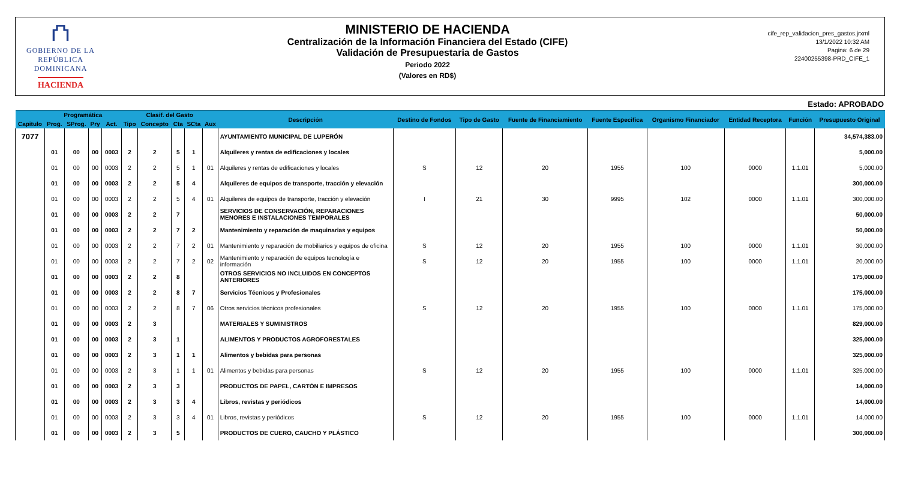⛫
GOBIERNO DE LA
REPÚBLICA
DOMINICANA
HACIENDA
MINISTERIO DE HACIENDA
Centralización de la Información Financiera del Estado (CIFE)
Validación de Presupuestaria de Gastos
Periodo 2022
(Valores en RD$)
cife_rep_validacion_pres_gastos.jrxml
13/1/2022 10:32 AM
Pagina: 6 de 29
22400255398-PRD_CIFE_1
Estado: APROBADO
| | Programática | | | | Clasif. del Gasto | | | | | Descripción | Destino de Fondos | Tipo de Gasto | Fuente de Financiamiento | Fuente Especifica | Organismo Financiador | Entidad Receptora | Función | Presupuesto Original |
| --- | --- | --- | --- | --- | --- | --- | --- | --- | --- | --- | --- | --- | --- | --- | --- | --- | --- | --- |
| Capitulo | Prog. | SProg. | Pry | Act. | Tipo | Concepto | Cta | SCta | Aux | | | | | | | | | |
| 7077 | | | | | | | | | | AYUNTAMIENTO MUNICIPAL DE LUPERÓN | | | | | | | | 34,574,383.00 |
| | 01 | 00 | 00 | 0003 | 2 | 2 | 5 | 1 | | Alquileres y rentas de edificaciones y locales | | | | | | | | 5,000.00 |
| | 01 | 00 | 00 | 0003 | 2 | 2 | 5 | 1 | 01 | Alquileres y rentas de edificaciones y locales | S | 12 | 20 | 1955 | 100 | 0000 | 1.1.01 | 5,000.00 |
| | 01 | 00 | 00 | 0003 | 2 | 2 | 5 | 4 | | Alquileres de equipos de transporte, tracción y elevación | | | | | | | | 300,000.00 |
| | 01 | 00 | 00 | 0003 | 2 | 2 | 5 | 4 | 01 | Alquileres de equipos de transporte, tracción y elevación | I | 21 | 30 | 9995 | 102 | 0000 | 1.1.01 | 300,000.00 |
| | 01 | 00 | 00 | 0003 | 2 | 2 | 7 | | | SERVICIOS DE CONSERVACIÓN, REPARACIONES MENORES E INSTALACIONES TEMPORALES | | | | | | | | 50,000.00 |
| | 01 | 00 | 00 | 0003 | 2 | 2 | 7 | 2 | | Mantenimiento y reparación de maquinarias y equipos | | | | | | | | 50,000.00 |
| | 01 | 00 | 00 | 0003 | 2 | 2 | 7 | 2 | 01 | Mantenimiento y reparación de mobiliarios y equipos de oficina | S | 12 | 20 | 1955 | 100 | 0000 | 1.1.01 | 30,000.00 |
| | 01 | 00 | 00 | 0003 | 2 | 2 | 7 | 2 | 02 | Mantenimiento y reparación de equipos tecnología e información | S | 12 | 20 | 1955 | 100 | 0000 | 1.1.01 | 20,000.00 |
| | 01 | 00 | 00 | 0003 | 2 | 2 | 8 | | | OTROS SERVICIOS NO INCLUIDOS EN CONCEPTOS ANTERIORES | | | | | | | | 175,000.00 |
| | 01 | 00 | 00 | 0003 | 2 | 2 | 8 | 7 | | Servicios Técnicos y Profesionales | | | | | | | | 175,000.00 |
| | 01 | 00 | 00 | 0003 | 2 | 2 | 8 | 7 | 06 | Otros servicios técnicos profesionales | S | 12 | 20 | 1955 | 100 | 0000 | 1.1.01 | 175,000.00 |
| | 01 | 00 | 00 | 0003 | 2 | 3 | | | | MATERIALES Y SUMINISTROS | | | | | | | | 829,000.00 |
| | 01 | 00 | 00 | 0003 | 2 | 3 | 1 | | | ALIMENTOS Y PRODUCTOS AGROFORESTALES | | | | | | | | 325,000.00 |
| | 01 | 00 | 00 | 0003 | 2 | 3 | 1 | 1 | | Alimentos y bebidas para personas | | | | | | | | 325,000.00 |
| | 01 | 00 | 00 | 0003 | 2 | 3 | 1 | 1 | 01 | Alimentos y bebidas para personas | S | 12 | 20 | 1955 | 100 | 0000 | 1.1.01 | 325,000.00 |
| | 01 | 00 | 00 | 0003 | 2 | 3 | 3 | | | PRODUCTOS DE PAPEL, CARTÓN E IMPRESOS | | | | | | | | 14,000.00 |
| | 01 | 00 | 00 | 0003 | 2 | 3 | 3 | 4 | | Libros, revistas y periódicos | | | | | | | | 14,000.00 |
| | 01 | 00 | 00 | 0003 | 2 | 3 | 3 | 4 | 01 | Libros, revistas y periódicos | S | 12 | 20 | 1955 | 100 | 0000 | 1.1.01 | 14,000.00 |
| | 01 | 00 | 00 | 0003 | 2 | 3 | 5 | | | PRODUCTOS DE CUERO, CAUCHO Y PLÁSTICO | | | | | | | | 300,000.00 |